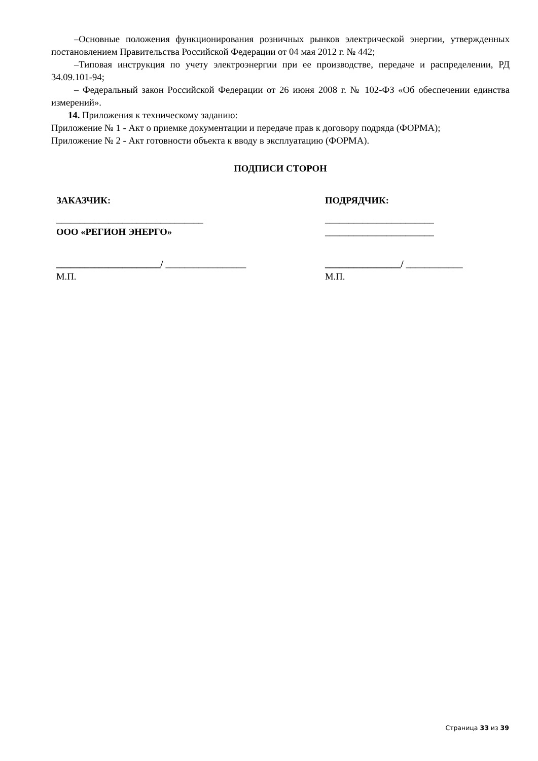–Основные положения функционирования розничных рынков электрической энергии, утвержденных постановлением Правительства Российской Федерации от 04 мая 2012 г. № 442;
–Типовая инструкция по учету электроэнергии при ее производстве, передаче и распределении, РД 34.09.101-94;
– Федеральный закон Российской Федерации от 26 июня 2008 г. № 102-ФЗ «Об обеспечении единства измерений».
14. Приложения к техническому заданию:
Приложение № 1 - Акт о приемке документации и передаче прав к договору подряда (ФОРМА);
Приложение № 2 - Акт готовности объекта к вводу в эксплуатацию (ФОРМА).
ПОДПИСИ СТОРОН
ЗАКАЗЧИК:
_______________________________
ООО «РЕГИОН ЭНЕРГО»
______________________/ _________________
М.П.
ПОДРЯДЧИК:
_______________________
_______________________
________________/ ____________
М.П.
Страница 33 из 39